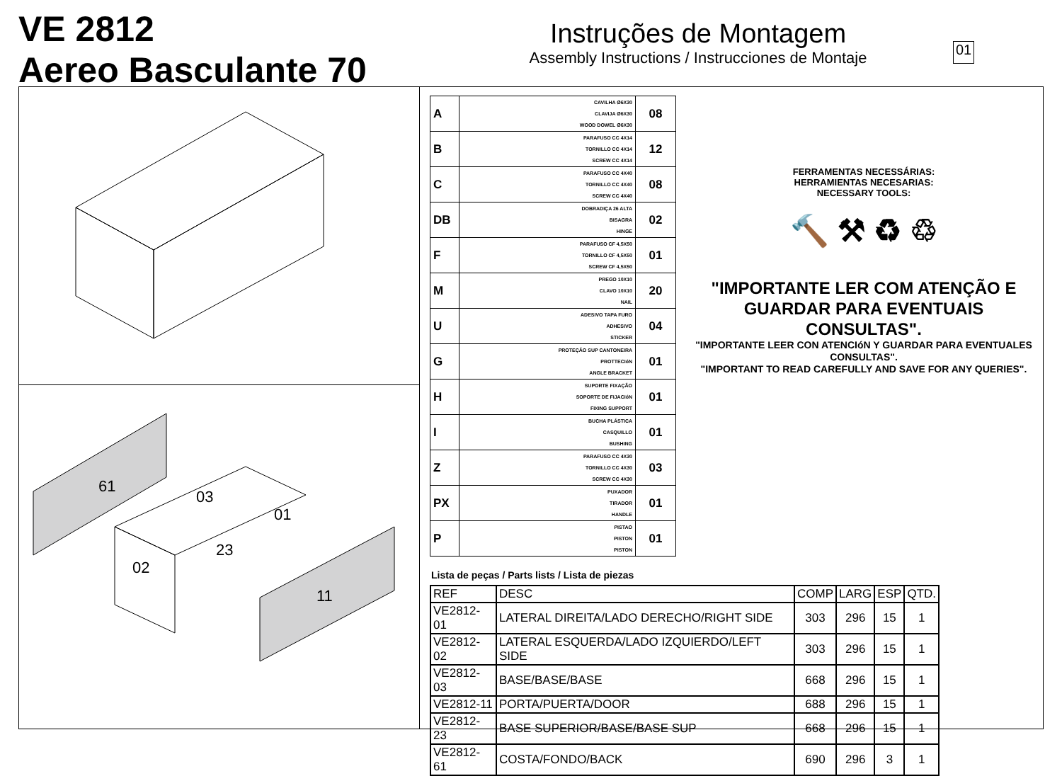VE 2812
Aereo Basculante 70
Instruções de Montagem
Assembly Instructions / Instrucciones de Montaje
01
61
03
01
23
02
11
| A | CAVILHA Ø6X30 CLAVIJA Ø6X30 WOOD DOWEL Ø6X30 | 08 |
| B | PARAFUSO CC 4X14 TORNILLO CC 4X14 SCREW CC 4X14 | 12 |
| C | PARAFUSO CC 4X40 TORNILLO CC 4X40 SCREW CC 4X40 | 08 |
| DB | DOBRADIÇA 26 ALTA BISAGRA HINGE | 02 |
| F | PARAFUSO CF 4,5X50 TORNILLO CF 4,5X50 SCREW CF 4,5X50 | 01 |
| M | PREGO 10X10 CLAVO 10X10 NAIL | 20 |
| U | ADESIVO TAPA FURO ADHESIVO STICKER | 04 |
| G | PROTEÇÃO SUP CANTONEIRA PROTTECIóN ANGLE BRACKET | 01 |
| H | SUPORTE FIXAÇÃO SOPORTE DE FIJACIóN FIXING SUPPORT | 01 |
| I | BUCHA PLÁSTICA CASQUILLO BUSHING | 01 |
| Z | PARAFUSO CC 4X30 TORNILLO CC 4X30 SCREW CC 4X30 | 03 |
| PX | PUXADOR TIRADOR HANDLE | 01 |
| P | PISTAO PISTON PISTON | 01 |
Lista de peças / Parts lists / Lista de piezas
| REF | DESC | COMP | LARG | ESP | QTD. |
| --- | --- | --- | --- | --- | --- |
| VE2812-01 | LATERAL DIREITA/LADO DERECHO/RIGHT SIDE | 303 | 296 | 15 | 1 |
| VE2812-02 | LATERAL ESQUERDA/LADO IZQUIERDO/LEFT SIDE | 303 | 296 | 15 | 1 |
| VE2812-03 | BASE/BASE/BASE | 668 | 296 | 15 | 1 |
| VE2812-11 | PORTA/PUERTA/DOOR | 688 | 296 | 15 | 1 |
| VE2812-23 | BASE SUPERIOR/BASE/BASE SUP | 668 | 296 | 15 | 1 |
| VE2812-61 | COSTA/FONDO/BACK | 690 | 296 | 3 | 1 |
FERRAMENTAS NECESSÁRIAS:
HERRAMIENTAS NECESARIAS:
NECESSARY TOOLS:
🔨 ⚒ ♻ ♲
"IMPORTANTE LER COM ATENÇÃO E GUARDAR PARA EVENTUAIS CONSULTAS".
"IMPORTANTE LEER CON ATENCIóN Y GUARDAR PARA EVENTUALES CONSULTAS".
"IMPORTANT TO READ CAREFULLY AND SAVE FOR ANY QUERIES".